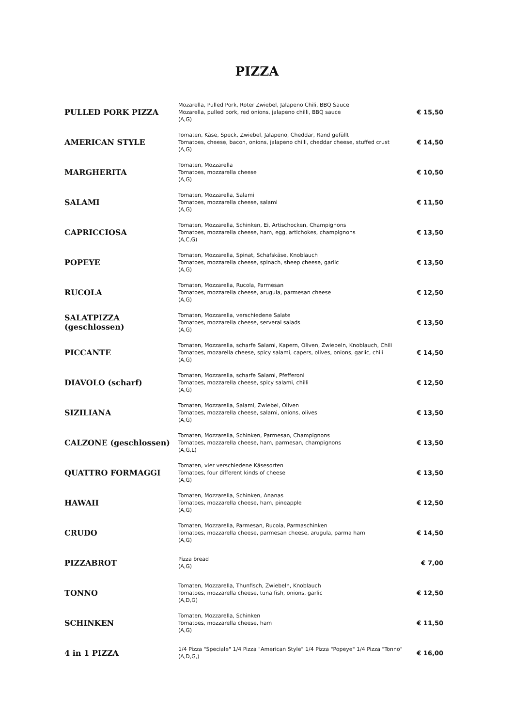PIZZA
| PULLED PORK PIZZA | Mozarella, Pulled Pork, Roter Zwiebel, Jalapeno Chili, BBQ Sauce Mozarella, pulled pork, red onions, jalapeno chilli, BBQ sauce (A,G) | € 15,50 |
| AMERICAN STYLE | Tomaten, Käse, Speck, Zwiebel, Jalapeno, Cheddar, Rand gefüllt Tomatoes, cheese, bacon, onions, jalapeno chilli, cheddar cheese, stuffed crust (A,G) | € 14,50 |
| MARGHERITA | Tomaten, Mozzarella Tomatoes, mozzarella cheese (A,G) | € 10,50 |
| SALAMI | Tomaten, Mozzarella, Salami Tomatoes, mozzarella cheese, salami (A,G) | € 11,50 |
| CAPRICCIOSA | Tomaten, Mozzarella, Schinken, Ei, Artischocken, Champignons Tomatoes, mozzarella cheese, ham, egg, artichokes, champignons (A,C,G) | € 13,50 |
| POPEYE | Tomaten, Mozzarella, Spinat, Schafskäse, Knoblauch Tomatoes, mozzarella cheese, spinach, sheep cheese, garlic (A,G) | € 13,50 |
| RUCOLA | Tomaten, Mozzarella, Rucola, Parmesan Tomatoes, mozzarella cheese, arugula, parmesan cheese (A,G) | € 12,50 |
| SALATPIZZA (geschlossen) | Tomaten, Mozzarella, verschiedene Salate Tomatoes, mozzarella cheese, serveral salads (A,G) | € 13,50 |
| PICCANTE | Tomaten, Mozzarella, scharfe Salami, Kapern, Oliven, Zwiebeln, Knoblauch, Chili Tomatoes, mozarella cheese, spicy salami, capers, olives, onions, garlic, chili (A,G) | € 14,50 |
| DIAVOLO (scharf) | Tomaten, Mozzarella, scharfe Salami, Pfefferoni Tomatoes, mozzarella cheese, spicy salami, chilli (A,G) | € 12,50 |
| SIZILIANA | Tomaten, Mozzarella, Salami, Zwiebel, Oliven Tomatoes, mozzarella cheese, salami, onions, olives (A,G) | € 13,50 |
| CALZONE (geschlossen) | Tomaten, Mozzarella, Schinken, Parmesan, Champignons Tomatoes, mozzarella cheese, ham, parmesan, champignons (A,G,L) | € 13,50 |
| QUATTRO FORMAGGI | Tomaten, vier verschiedene Käsesorten Tomatoes, four different kinds of cheese (A,G) | € 13,50 |
| HAWAII | Tomaten, Mozzarella, Schinken, Ananas Tomatoes, mozzarella cheese, ham, pineapple (A,G) | € 12,50 |
| CRUDO | Tomaten, Mozzarella, Parmesan, Rucola, Parmaschinken Tomatoes, mozzarella cheese, parmesan cheese, arugula, parma ham (A,G) | € 14,50 |
| PIZZABROT | Pizza bread (A,G) | € 7,00 |
| TONNO | Tomaten, Mozzarella, Thunfisch, Zwiebeln, Knoblauch Tomatoes, mozzarella cheese, tuna fish, onions, garlic (A,D,G) | € 12,50 |
| SCHINKEN | Tomaten, Mozzarella, Schinken Tomatoes, mozzarella cheese, ham (A,G) | € 11,50 |
| 4 in 1 PIZZA | 1/4 Pizza "Speciale" 1/4 Pizza "American Style" 1/4 Pizza "Popeye" 1/4 Pizza "Tonno" (A,D,G,) | € 16,00 |